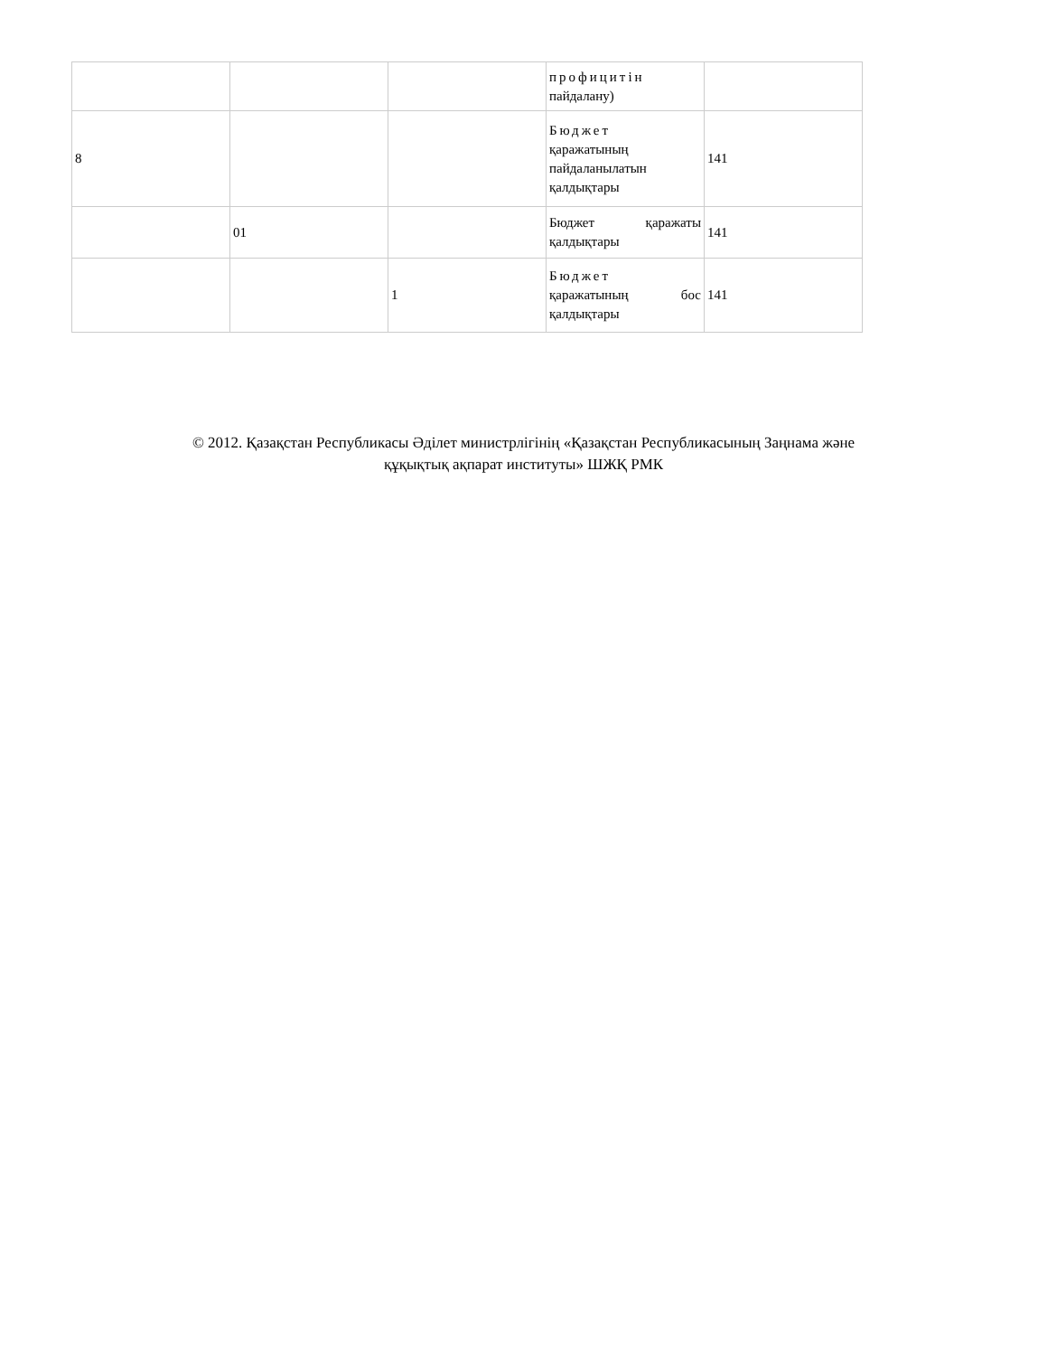| | | | профицитін пайдалану) | |
| 8 | | | Бюджет қаражатының пайдаланылатын қалдықтары | 141 |
| | 01 | | Бюджет қаражаты қалдықтары | 141 |
| | | 1 | Бюджет қаражатының бос қалдықтары | 141 |
© 2012. Қазақстан Республикасы Әділет министрлігінің «Қазақстан Республикасының Заңнама және
құқықтық ақпарат институты» ШЖҚ РМК